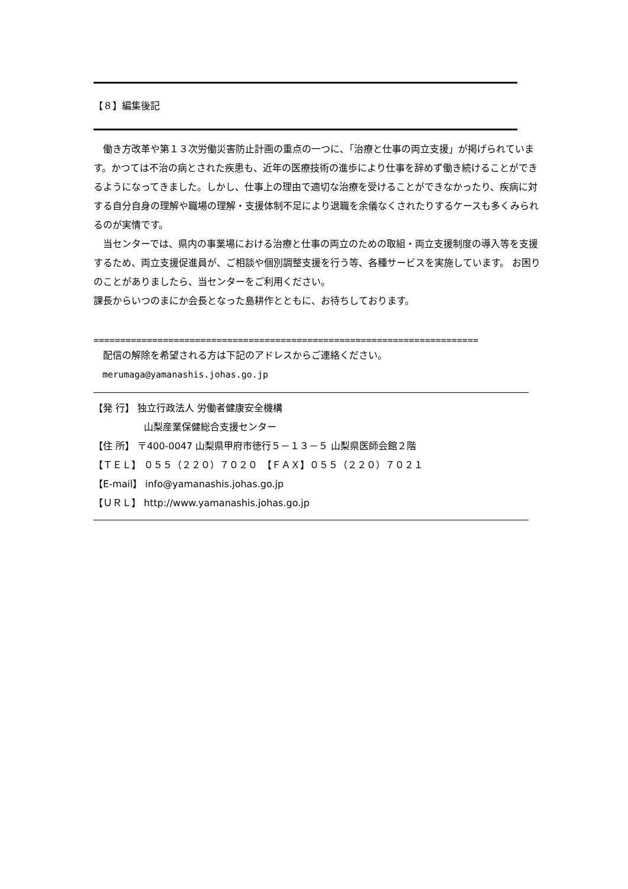【８】編集後記
　働き方改革や第１３次労働災害防止計画の重点の一つに、「治療と仕事の両立支援」が掲げられています。かつては不治の病とされた疾患も、近年の医療技術の進歩により仕事を辞めず働き続けることができるようになってきました。しかし、仕事上の理由で適切な治療を受けることができなかったり、疾病に対する自分自身の理解や職場の理解・支援体制不足により退職を余儀なくされたりするケースも多くみられるのが実情です。
　当センターでは、県内の事業場における治療と仕事の両立のための取組・両立支援制度の導入等を支援するため、両立支援促進員が、ご相談や個別調整支援を行う等、各種サービスを実施しています。 お困りのことがありましたら、当センターをご利用ください。
課長からいつのまにか会長となった島耕作とともに、お待ちしております。
========================================================================
　配信の解除を希望される方は下記のアドレスからご連絡ください。
　merumaga@yamanashis.johas.go.jp
【発 行】 独立行政法人 労働者健康安全機構
　　　　　 山梨産業保健総合支援センター
【住 所】 〒400-0047 山梨県甲府市徳行５－１３－５ 山梨県医師会館２階
【ＴＥＬ】 ０５５（２２０）７０２０　【ＦＡＸ】０５５（２２０）７０２１
【E-mail】 info@yamanashis.johas.go.jp
【ＵＲＬ】 http://www.yamanashis.johas.go.jp